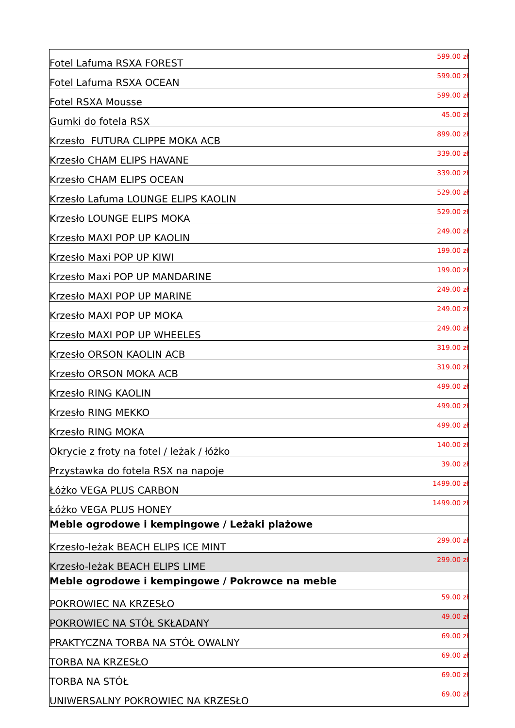| Fotel Lafuma RSXA FOREST | 599.00 zł |
| Fotel Lafuma RSXA OCEAN | 599.00 zł |
| Fotel RSXA Mousse | 599.00 zł |
| Gumki do fotela RSX | 45.00 zł |
| Krzesło FUTURA CLIPPE MOKA ACB | 899.00 zł |
| Krzesło CHAM ELIPS HAVANE | 339.00 zł |
| Krzesło CHAM ELIPS OCEAN | 339.00 zł |
| Krzesło Lafuma LOUNGE ELIPS KAOLIN | 529.00 zł |
| Krzesło LOUNGE ELIPS MOKA | 529.00 zł |
| Krzesło MAXI POP UP KAOLIN | 249.00 zł |
| Krzesło Maxi POP UP KIWI | 199.00 zł |
| Krzesło Maxi POP UP MANDARINE | 199.00 zł |
| Krzesło MAXI POP UP MARINE | 249.00 zł |
| Krzesło MAXI POP UP MOKA | 249.00 zł |
| Krzesło MAXI POP UP WHEELES | 249.00 zł |
| Krzesło ORSON KAOLIN ACB | 319.00 zł |
| Krzesło ORSON MOKA ACB | 319.00 zł |
| Krzesło RING KAOLIN | 499.00 zł |
| Krzesło RING MEKKO | 499.00 zł |
| Krzesło RING MOKA | 499.00 zł |
| Okrycie z froty na fotel / leżak / łóżko | 140.00 zł |
| Przystawka do fotela RSX na napoje | 39.00 zł |
| Łóżko VEGA PLUS CARBON | 1499.00 zł |
| Łóżko VEGA PLUS HONEY | 1499.00 zł |
| Meble ogrodowe i kempingowe / Leżaki plażowe | |
| Krzesło-leżak BEACH ELIPS ICE MINT | 299.00 zł |
| Krzesło-leżak BEACH ELIPS LIME | 299.00 zł |
| Meble ogrodowe i kempingowe / Pokrowce na meble | |
| POKROWIEC NA KRZESŁO | 59.00 zł |
| POKROWIEC NA STÓŁ SKŁADANY | 49.00 zł |
| PRAKTYCZNA TORBA NA STÓŁ OWALNY | 69.00 zł |
| TORBA NA KRZESŁO | 69.00 zł |
| TORBA NA STÓŁ | 69.00 zł |
| UNIWERSALNY POKROWIEC NA KRZESŁO | 69.00 zł |